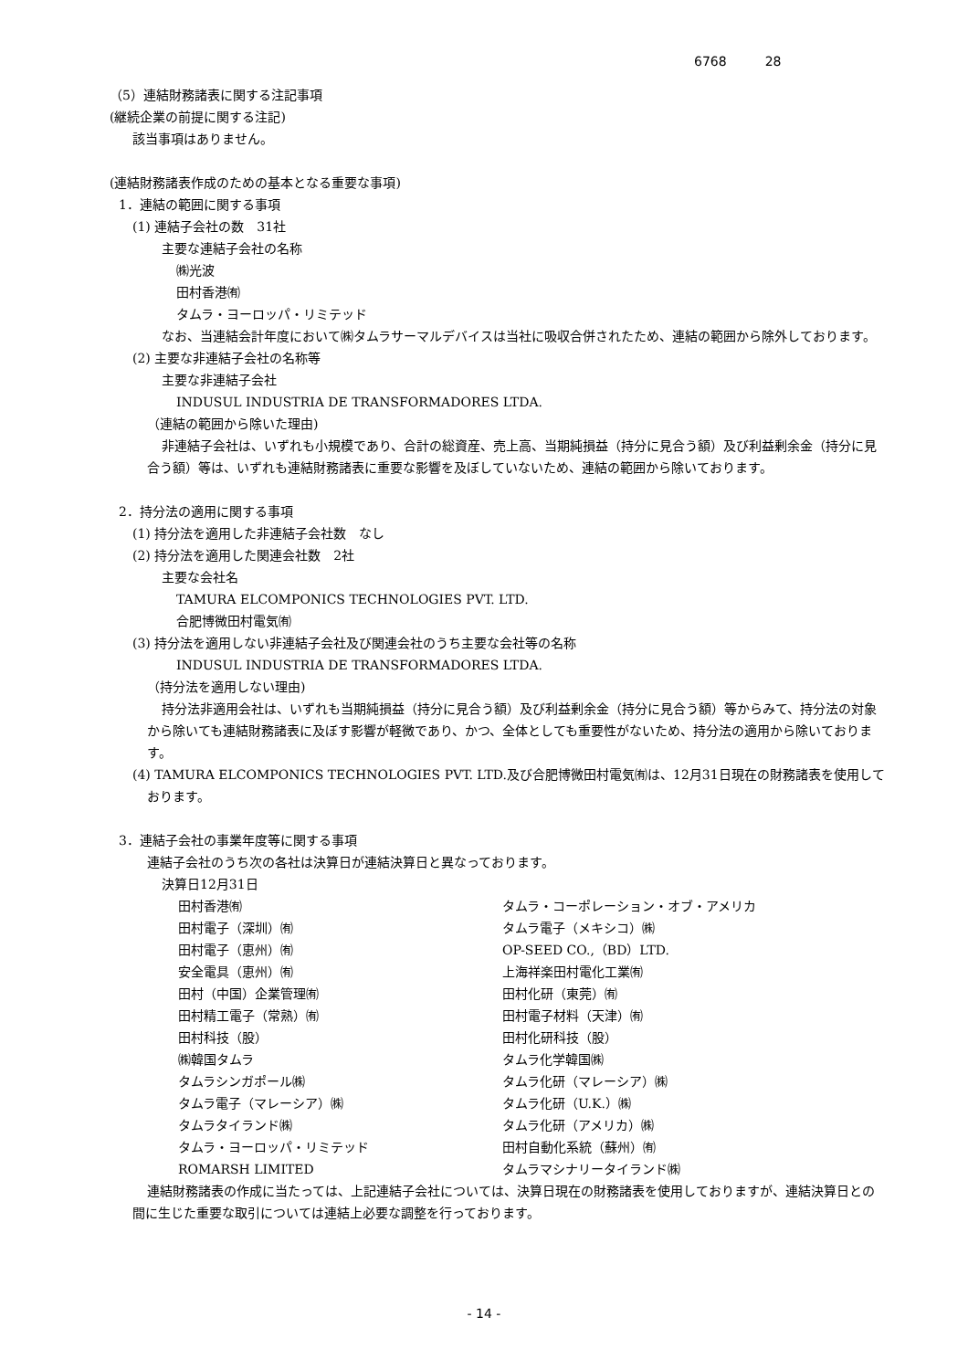6768　　　28
（5）連結財務諸表に関する注記事項
(継続企業の前提に関する注記)
該当事項はありません。
(連結財務諸表作成のための基本となる重要な事項)
1．連結の範囲に関する事項
(1) 連結子会社の数　31社
主要な連結子会社の名称
㈱光波
田村香港㈲
タムラ・ヨーロッパ・リミテッド
なお、当連結会計年度において㈱タムラサーマルデバイスは当社に吸収合併されたため、連結の範囲から除外しております。
(2) 主要な非連結子会社の名称等
主要な非連結子会社
INDUSUL INDUSTRIA DE TRANSFORMADORES LTDA.
（連結の範囲から除いた理由)
非連結子会社は、いずれも小規模であり、合計の総資産、売上高、当期純損益（持分に見合う額）及び利益剰余金（持分に見合う額）等は、いずれも連結財務諸表に重要な影響を及ぼしていないため、連結の範囲から除いております。
2．持分法の適用に関する事項
(1) 持分法を適用した非連結子会社数　なし
(2) 持分法を適用した関連会社数　2社
主要な会社名
TAMURA ELCOMPONICS TECHNOLOGIES PVT. LTD.
合肥博微田村電気㈲
(3) 持分法を適用しない非連結子会社及び関連会社のうち主要な会社等の名称
INDUSUL INDUSTRIA DE TRANSFORMADORES LTDA.
（持分法を適用しない理由)
持分法非適用会社は、いずれも当期純損益（持分に見合う額）及び利益剰余金（持分に見合う額）等からみて、持分法の対象から除いても連結財務諸表に及ぼす影響が軽微であり、かつ、全体としても重要性がないため、持分法の適用から除いております。
(4) TAMURA ELCOMPONICS TECHNOLOGIES PVT. LTD.及び合肥博微田村電気㈲は、12月31日現在の財務諸表を使用しております。
3．連結子会社の事業年度等に関する事項
連結子会社のうち次の各社は決算日が連結決算日と異なっております。
決算日12月31日
| 田村香港㈲ | タムラ・コーポレーション・オブ・アメリカ |
| 田村電子（深圳）㈲ | タムラ電子（メキシコ）㈱ |
| 田村電子（恵州）㈲ | OP-SEED CO.,（BD）LTD. |
| 安全電具（恵州）㈲ | 上海祥楽田村電化工業㈲ |
| 田村（中国）企業管理㈲ | 田村化研（東莞）㈲ |
| 田村精工電子（常熟）㈲ | 田村電子材料（天津）㈲ |
| 田村科技（股） | 田村化研科技（股） |
| ㈱韓国タムラ | タムラ化学韓国㈱ |
| タムラシンガポール㈱ | タムラ化研（マレーシア）㈱ |
| タムラ電子（マレーシア）㈱ | タムラ化研（U.K.）㈱ |
| タムラタイランド㈱ | タムラ化研（アメリカ）㈱ |
| タムラ・ヨーロッパ・リミテッド | 田村自動化系統（蘇州）㈲ |
| ROMARSH LIMITED | タムラマシナリータイランド㈱ |
連結財務諸表の作成に当たっては、上記連結子会社については、決算日現在の財務諸表を使用しておりますが、連結決算日との間に生じた重要な取引については連結上必要な調整を行っております。
- 14 -